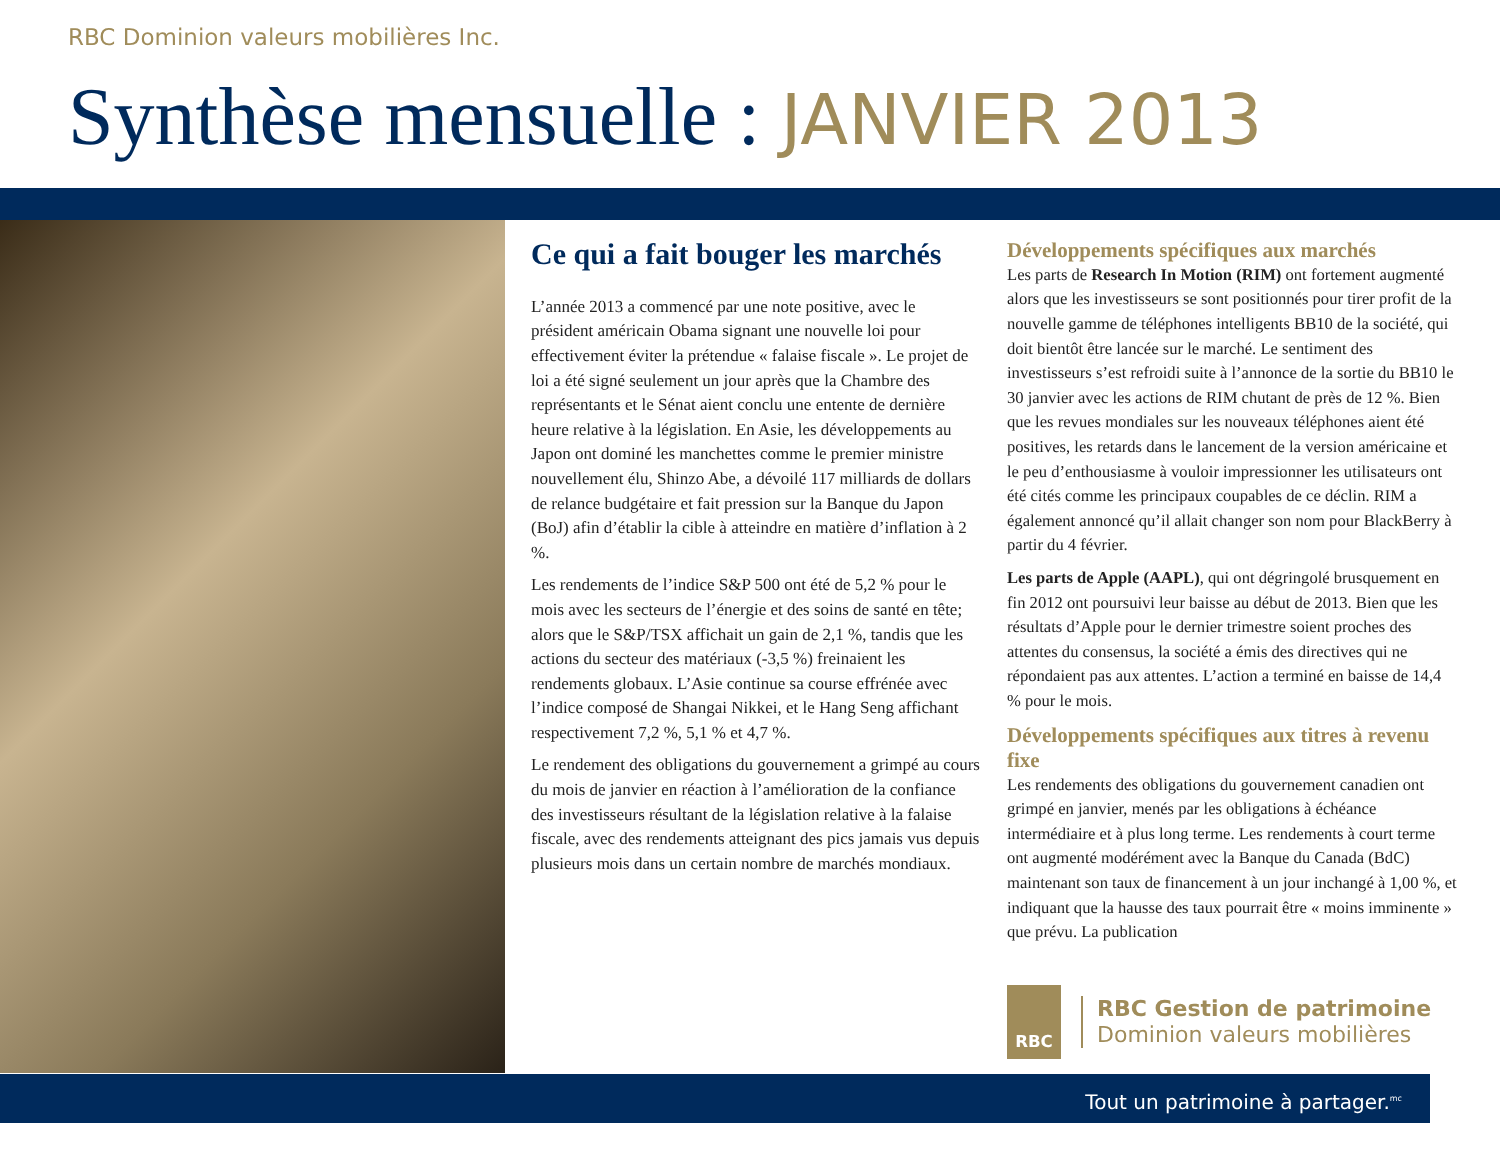RBC Dominion valeurs mobilières Inc.
Synthèse mensuelle : JANVIER 2013
Ce qui a fait bouger les marchés
L’année 2013 a commencé par une note positive, avec le président américain Obama signant une nouvelle loi pour effectivement éviter la prétendue « falaise fiscale ». Le projet de loi a été signé seulement un jour après que la Chambre des représentants et le Sénat aient conclu une entente de dernière heure relative à la législation. En Asie, les développements au Japon ont dominé les manchettes comme le premier ministre nouvellement élu, Shinzo Abe, a dévoilé 117 milliards de dollars de relance budgétaire et fait pression sur la Banque du Japon (BoJ) afin d’établir la cible à atteindre en matière d’inflation à 2 %.
Les rendements de l’indice S&P 500 ont été de 5,2 % pour le mois avec les secteurs de l’énergie et des soins de santé en tête; alors que le S&P/TSX affichait un gain de 2,1 %, tandis que les actions du secteur des matériaux (-3,5 %) freinaient les rendements globaux. L’Asie continue sa course effrénée avec l’indice composé de Shangai Nikkei, et le Hang Seng affichant respectivement 7,2 %, 5,1 % et 4,7 %.
Le rendement des obligations du gouvernement a grimpé au cours du mois de janvier en réaction à l’amélioration de la confiance des investisseurs résultant de la législation relative à la falaise fiscale, avec des rendements atteignant des pics jamais vus depuis plusieurs mois dans un certain nombre de marchés mondiaux.
Développements spécifiques aux marchés
Les parts de Research In Motion (RIM) ont fortement augmenté alors que les investisseurs se sont positionnés pour tirer profit de la nouvelle gamme de téléphones intelligents BB10 de la société, qui doit bientôt être lancée sur le marché. Le sentiment des investisseurs s’est refroidi suite à l’annonce de la sortie du BB10 le 30 janvier avec les actions de RIM chutant de près de 12 %. Bien que les revues mondiales sur les nouveaux téléphones aient été positives, les retards dans le lancement de la version américaine et le peu d’enthousiasme à vouloir impressionner les utilisateurs ont été cités comme les principaux coupables de ce déclin. RIM a également annoncé qu’il allait changer son nom pour BlackBerry à partir du 4 février.
Les parts de Apple (AAPL), qui ont dégringolé brusquement en fin 2012 ont poursuivi leur baisse au début de 2013. Bien que les résultats d’Apple pour le dernier trimestre soient proches des attentes du consensus, la société a émis des directives qui ne répondaient pas aux attentes. L’action a terminé en baisse de 14,4 % pour le mois.
Développements spécifiques aux titres à revenu fixe
Les rendements des obligations du gouvernement canadien ont grimpé en janvier, menés par les obligations à échéance intermédiaire et à plus long terme. Les rendements à court terme ont augmenté modérément avec la Banque du Canada (BdC) maintenant son taux de financement à un jour inchangé à 1,00 %, et indiquant que la hausse des taux pourrait être « moins imminente » que prévu. La publication
RBC
RBC Gestion de patrimoine
Dominion valeurs mobilières
Tout un patrimoine à partager.<sup>mc</sup>